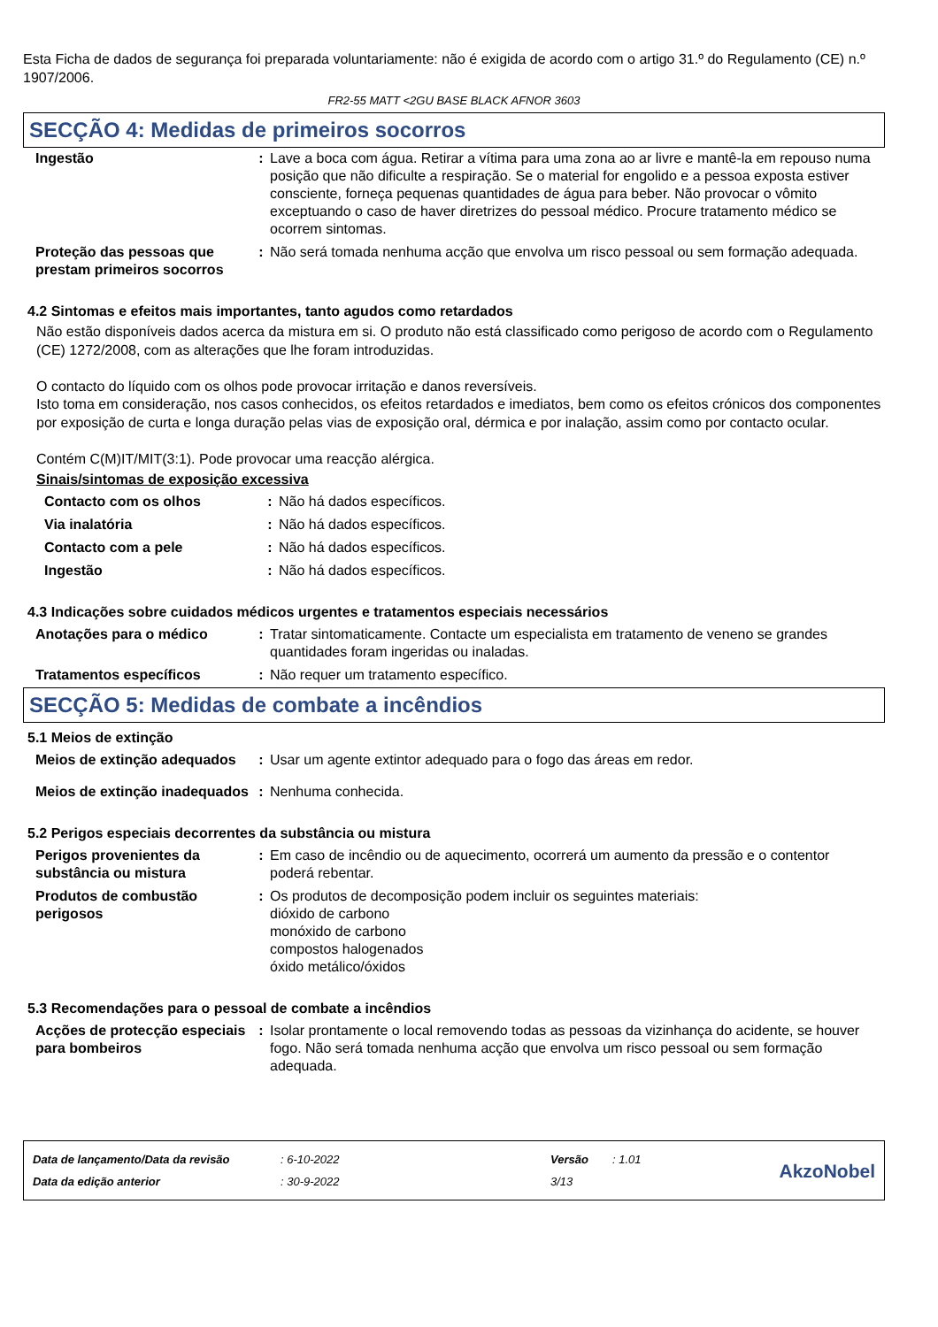Esta Ficha de dados de segurança foi preparada voluntariamente: não é exigida de acordo com o artigo 31.º do Regulamento (CE) n.º 1907/2006.
FR2-55 MATT <2GU BASE BLACK AFNOR 3603
SECÇÃO 4: Medidas de primeiros socorros
| Ingestão | : | Lave a boca com água. Retirar a vítima para uma zona ao ar livre e mantê-la em repouso numa posição que não dificulte a respiração. Se o material for engolido e a pessoa exposta estiver consciente, forneça pequenas quantidades de água para beber. Não provocar o vômito exceptuando o caso de haver diretrizes do pessoal médico. Procure tratamento médico se ocorrem sintomas. |
| Proteção das pessoas que prestam primeiros socorros | : | Não será tomada nenhuma acção que envolva um risco pessoal ou sem formação adequada. |
4.2 Sintomas e efeitos mais importantes, tanto agudos como retardados
Não estão disponíveis dados acerca da mistura em si. O produto não está classificado como perigoso de acordo com o Regulamento (CE) 1272/2008, com as alterações que lhe foram introduzidas.
O contacto do líquido com os olhos pode provocar irritação e danos reversíveis.
Isto toma em consideração, nos casos conhecidos, os efeitos retardados e imediatos, bem como os efeitos crónicos dos componentes por exposição de curta e longa duração pelas vias de exposição oral, dérmica e por inalação, assim como por contacto ocular.
Contém C(M)IT/MIT(3:1). Pode provocar uma reacção alérgica.
Sinais/sintomas de exposição excessiva
| Contacto com os olhos | : | Não há dados específicos. |
| Via inalatória | : | Não há dados específicos. |
| Contacto com a pele | : | Não há dados específicos. |
| Ingestão | : | Não há dados específicos. |
4.3 Indicações sobre cuidados médicos urgentes e tratamentos especiais necessários
| Anotações para o médico | : | Tratar sintomaticamente. Contacte um especialista em tratamento de veneno se grandes quantidades foram ingeridas ou inaladas. |
| Tratamentos específicos | : | Não requer um tratamento específico. |
SECÇÃO 5: Medidas de combate a incêndios
5.1 Meios de extinção
| Meios de extinção adequados | : | Usar um agente extintor adequado para o fogo das áreas em redor. |
| Meios de extinção inadequados | : | Nenhuma conhecida. |
5.2 Perigos especiais decorrentes da substância ou mistura
| Perigos provenientes da substância ou mistura | : | Em caso de incêndio ou de aquecimento, ocorrerá um aumento da pressão e o contentor poderá rebentar. |
| Produtos de combustão perigosos | : | Os produtos de decomposição podem incluir os seguintes materiais: dióxido de carbono monóxido de carbono compostos halogenados óxido metálico/óxidos |
5.3 Recomendações para o pessoal de combate a incêndios
| Acções de protecção especiais para bombeiros | : | Isolar prontamente o local removendo todas as pessoas da vizinhança do acidente, se houver fogo. Não será tomada nenhuma acção que envolva um risco pessoal ou sem formação adequada. |
Data de lançamento/Data da revisão
Data da edição anterior
: 6-10-2022
: 30-9-2022
Versão
3/13
: 1.01
AkzoNobel